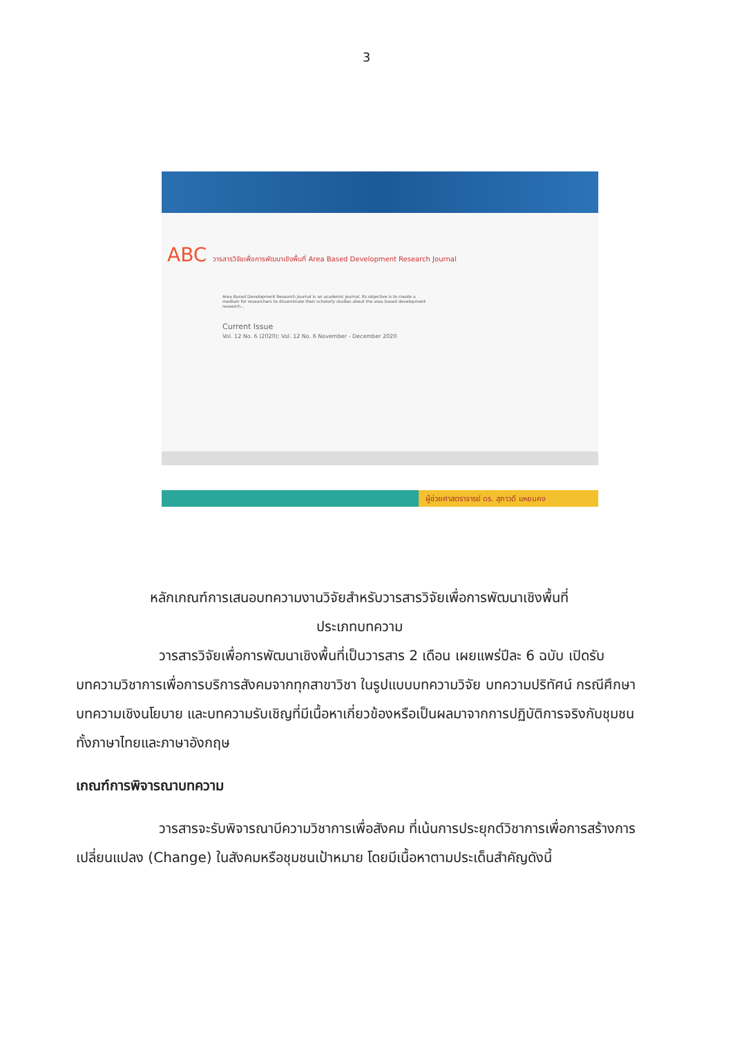3
ABC วารสารวิจัยเพื่อการพัฒนาเชิงพื้นที่ Area Based Development Research Journal
Area Based Development Research Journal is an academic journal. Its objective is to create a medium for researchers to disseminate their scholarly studies about the area based development research...
Current Issue
Vol. 12 No. 6 (2020): Vol. 12 No. 6 November - December 2020
ผู้ช่วยศาสตราจารย์ ดร. สุภาวดี แหยมคง
หลักเกณฑ์การเสนอบทความงานวิจัยสำหรับวารสารวิจัยเพื่อการพัฒนาเชิงพื้นที่
ประเภทบทความ
วารสารวิจัยเพื่อการพัฒนาเชิงพื้นที่เป็นวารสาร 2 เดือน เผยแพร่ปีละ 6 ฉบับ เปิดรับบทความวิชาการเพื่อการบริการสังคมจากทุกสาขาวิชา ในรูปแบบบทความวิจัย บทความปริทัศน์ กรณีศึกษา บทความเชิงนโยบาย และบทความรับเชิญที่มีเนื้อหาเกี่ยวข้องหรือเป็นผลมาจากการปฏิบัติการจริงกับชุมชน ทั้งภาษาไทยและภาษาอังกฤษ
เกณฑ์การพิจารณาบทความ
วารสารจะรับพิจารณาบีความวิชาการเพื่อสังคม ที่เน้นการประยุกต์วิชาการเพื่อการสร้างการเปลี่ยนแปลง (Change) ในสังคมหรือชุมชนเป้าหมาย โดยมีเนื้อหาตามประเด็นสำคัญดังนี้